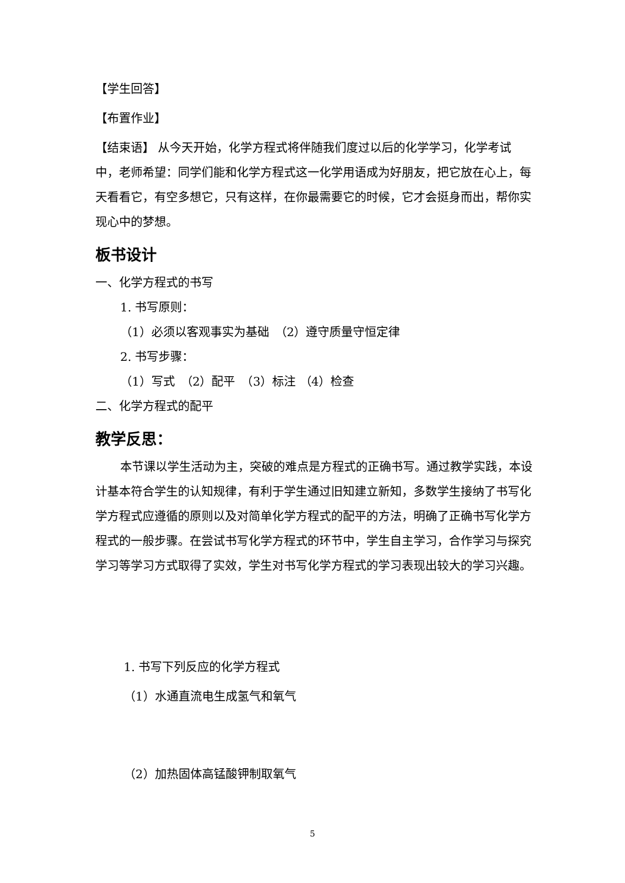【学生回答】
【布置作业】
【结束语】 从今天开始，化学方程式将伴随我们度过以后的化学学习，化学考试中，老师希望：同学们能和化学方程式这一化学用语成为好朋友，把它放在心上，每天看看它，有空多想它，只有这样，在你最需要它的时候，它才会挺身而出，帮你实现心中的梦想。
板书设计
一、化学方程式的书写
1. 书写原则：
（1）必须以客观事实为基础　（2）遵守质量守恒定律
2. 书写步骤：
（1）写式　（2）配平　（3）标注 （4）检查
二、化学方程式的配平
教学反思：
本节课以学生活动为主，突破的难点是方程式的正确书写。通过教学实践，本设计基本符合学生的认知规律，有利于学生通过旧知建立新知，多数学生接纳了书写化学方程式应遵循的原则以及对简单化学方程式的配平的方法，明确了正确书写化学方程式的一般步骤。在尝试书写化学方程式的环节中，学生自主学习，合作学习与探究学习等学习方式取得了实效，学生对书写化学方程式的学习表现出较大的学习兴趣。
1. 书写下列反应的化学方程式
（1）水通直流电生成氢气和氧气
（2）加热固体高锰酸钾制取氧气
5